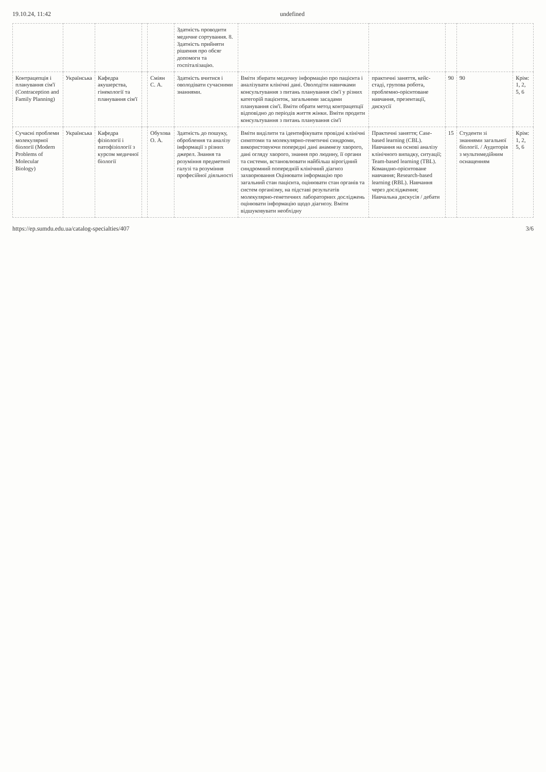19.10.24, 11:42 undefined
| | | | | | Здатність проводити медичне сортування. 8. Здатність прийняти рішення про обсяг допомоги та госпіталізацію. | | | | | |
| Контрацепція і планування сім'ї (Contraception and Family Planning) | Українська | Кафедра акушерства, гінекології та планування сім'ї | | Сміян С. А. | Здатність вчитися і оволодівати сучасними знаннями. | Вміти збирати медичну інформацію про пацієнта і аналізувати клінічні дані. Оволодіти навичками консультування з питань планування сім'ї у різних категорій пацієнток, загальними засадами планування сім'ї. Вміти обрати метод контрацепції відповідно до періодів життя жінки. Вміти продити консультування з питань планування сім'ї | практичні заняття, кейс-стаді, групова робота, проблемно-орієнтоване навчання, презентації, дискусії | 90 | 90 | Крім: 1, 2, 5, 6 |
| Сучасні проблеми молекулярної біології (Modern Problems of Molecular Biology) | Українська | Кафедра фізіології і патофізіології з курсом медичної біології | | Обухова О. А. | Здатність до пошуку, оброблення та аналізу інформації з різних джерел. Знання та розуміння предметної галузі та розуміння професійної діяльності | Вміти виділити та ідентифікувати провідні клінічні симптоми та молекулярно-генетичні синдроми, використовуючи попередні дані анамнезу хворого, дані огляду хворого, знання про людину, її органи та системи, встановлювати найбільш вірогідний синдромний попередній клінічний діагноз захворювання Оцінювати інформацію про загальний стан пацієнта, оцінювати стан органів та систем організму, на підставі результатів молекулярно-генетичних лабораторних досліджень оцінювати інформацію щодо діагнозу. Вміти відшуковувати необхідну | Практичні заняття; Case-based learning (CBL). Навчання на основі аналізу клінічного випадку, ситуації; Team-based learning (TBL). Командно-орієнтоване навчання; Research-based learning (RBL). Навчання через дослідження; Навчальна дискусія / дебати | 15 | Студенти зі знаннями загальної біології. / Аудиторія з мультимедійним оснащенням | Крім: 1, 2, 5, 6 |
https://ep.sumdu.edu.ua/catalog-specialties/407 3/6